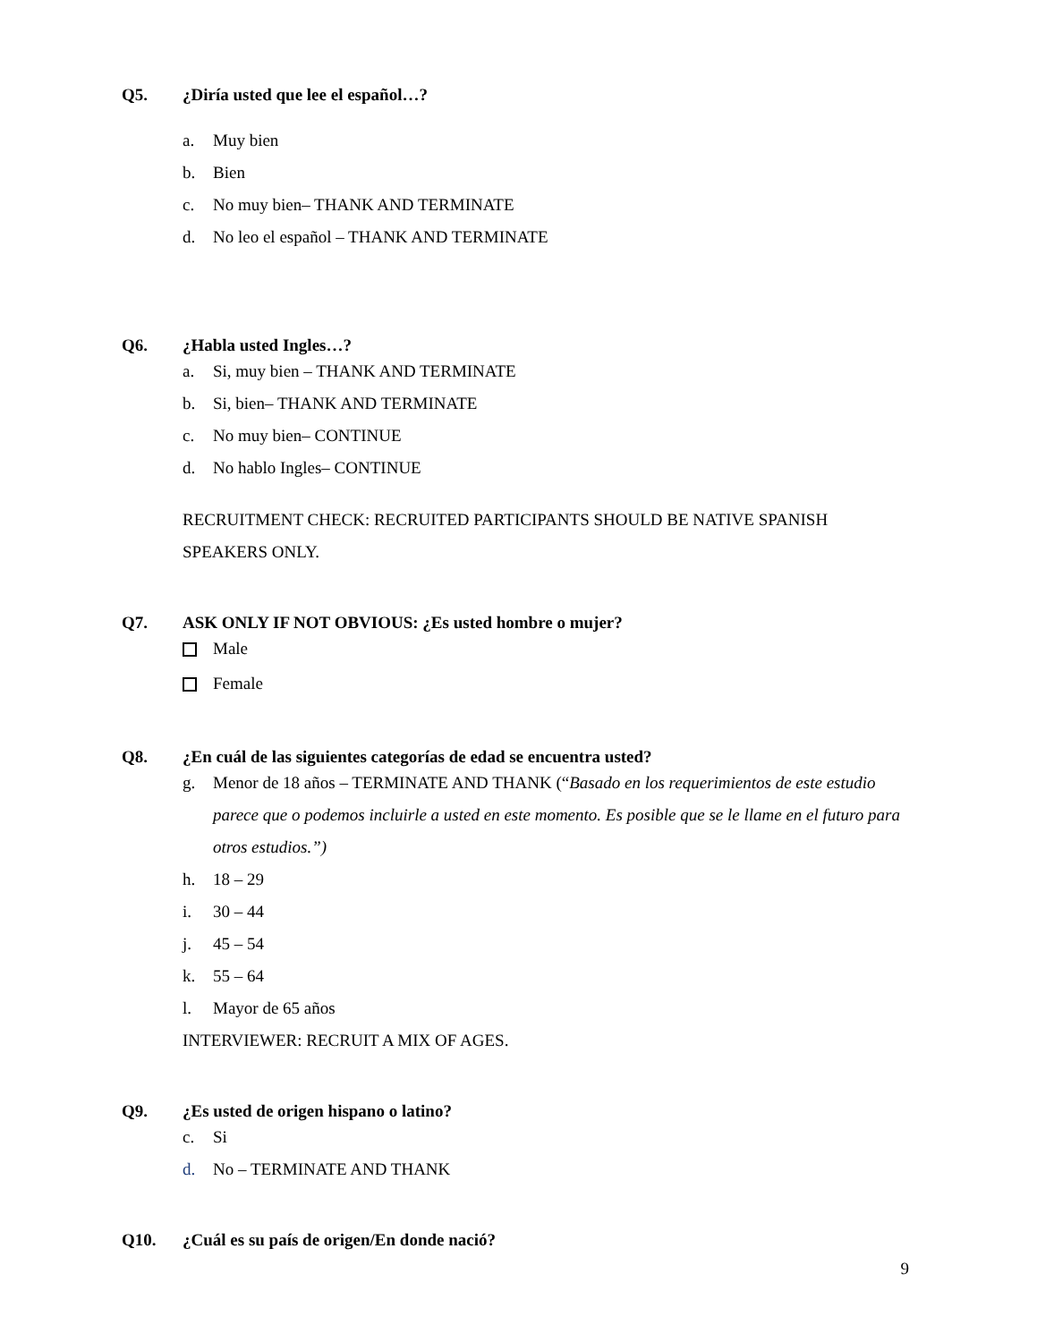Q5. ¿Diría usted que lee el español…?
a. Muy bien
b. Bien
c. No muy bien– THANK AND TERMINATE
d. No leo el español – THANK AND TERMINATE
Q6. ¿Habla usted Ingles…?
a. Si, muy bien – THANK AND TERMINATE
b. Si, bien– THANK AND TERMINATE
c. No muy bien– CONTINUE
d. No hablo Ingles– CONTINUE
RECRUITMENT CHECK: RECRUITED PARTICIPANTS SHOULD BE NATIVE SPANISH SPEAKERS ONLY.
Q7. ASK ONLY IF NOT OBVIOUS: ¿Es usted hombre o mujer?
Male
Female
Q8. ¿En cuál de las siguientes categorías de edad se encuentra usted?
g. Menor de 18 años – TERMINATE AND THANK (“Basado en los requerimientos de este estudio parece que o podemos incluirle a usted en este momento. Es posible que se le llame en el futuro para otros estudios.”)
h. 18 – 29
i. 30 – 44
j. 45 – 54
k. 55 – 64
l. Mayor de 65 años
INTERVIEWER: RECRUIT A MIX OF AGES.
Q9. ¿Es usted de origen hispano o latino?
c. Si
d. No – TERMINATE AND THANK
Q10. ¿Cuál es su país de origen/En donde nació?
9